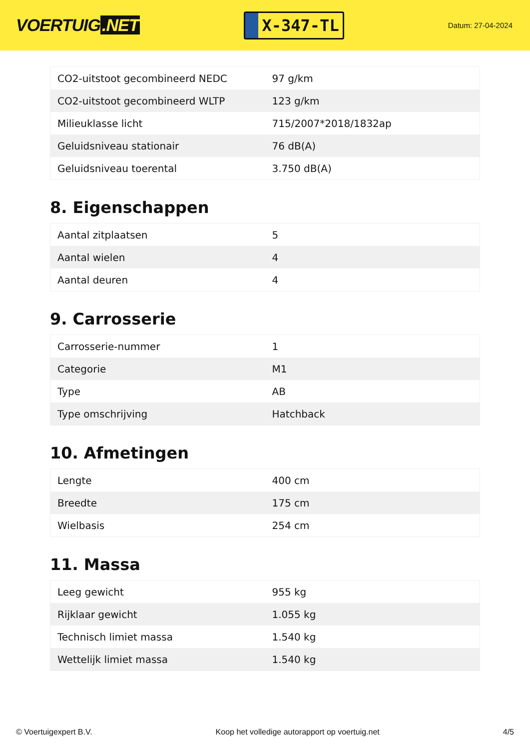VOERTUIG.NET
X-347-TL
Datum: 27-04-2024
| CO2-uitstoot gecombineerd NEDC | 97 g/km |
| CO2-uitstoot gecombineerd WLTP | 123 g/km |
| Milieuklasse licht | 715/2007*2018/1832ap |
| Geluidsniveau stationair | 76 dB(A) |
| Geluidsniveau toerental | 3.750 dB(A) |
8. Eigenschappen
| Aantal zitplaatsen | 5 |
| Aantal wielen | 4 |
| Aantal deuren | 4 |
9. Carrosserie
| Carrosserie-nummer | 1 |
| Categorie | M1 |
| Type | AB |
| Type omschrijving | Hatchback |
10. Afmetingen
| Lengte | 400 cm |
| Breedte | 175 cm |
| Wielbasis | 254 cm |
11. Massa
| Leeg gewicht | 955 kg |
| Rijklaar gewicht | 1.055 kg |
| Technisch limiet massa | 1.540 kg |
| Wettelijk limiet massa | 1.540 kg |
© Voertuigexpert B.V. Koop het volledige autorapport op voertuig.net 4/5